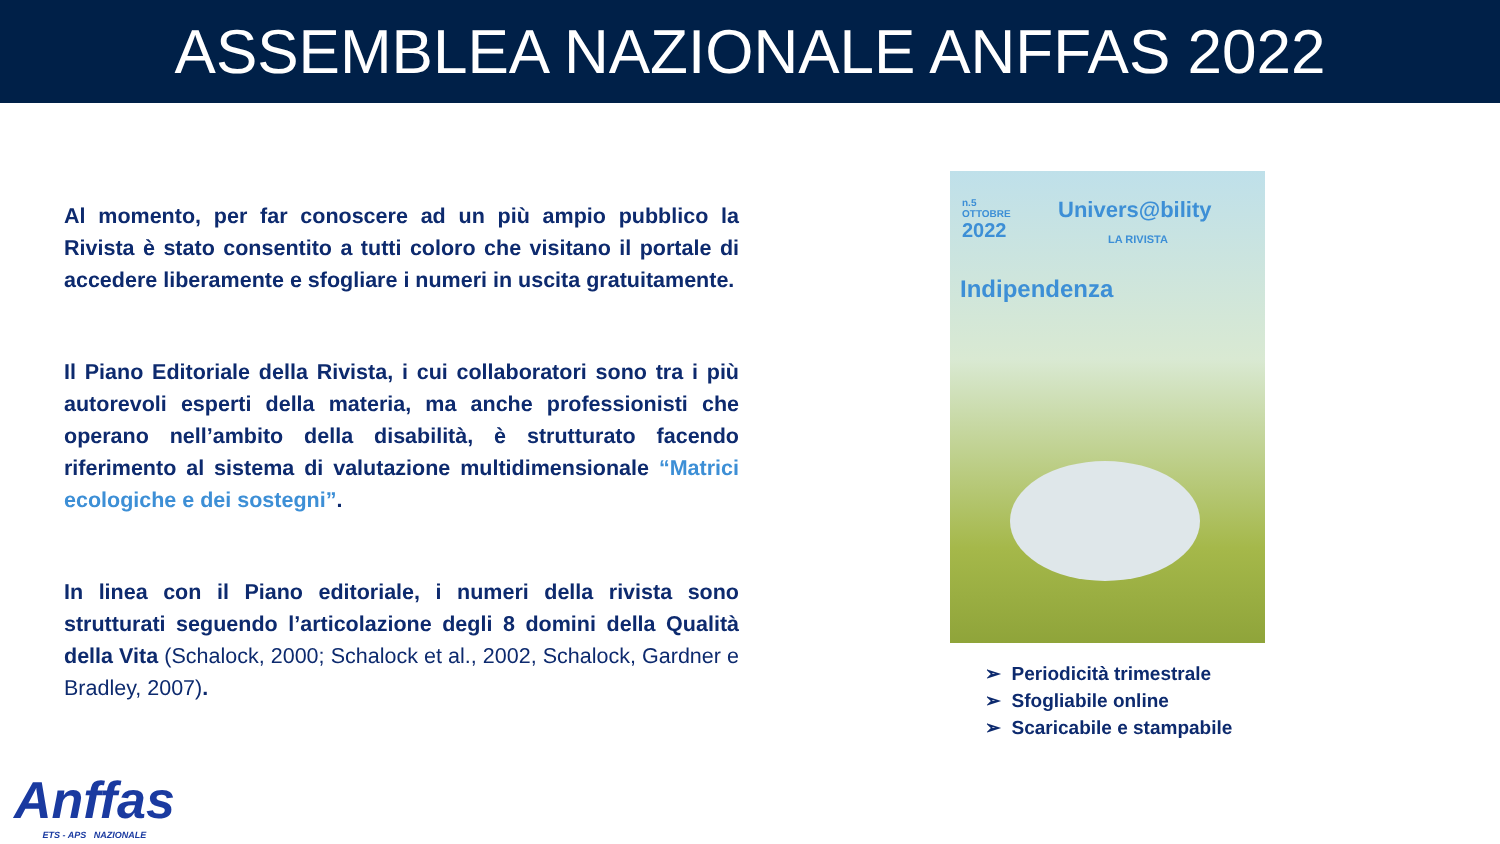ASSEMBLEA NAZIONALE ANFFAS 2022
Al momento, per far conoscere ad un più ampio pubblico la Rivista è stato consentito a tutti coloro che visitano il portale di accedere liberamente e sfogliare i numeri in uscita gratuitamente.
Il Piano Editoriale della Rivista, i cui collaboratori sono tra i più autorevoli esperti della materia, ma anche professionisti che operano nell’ambito della disabilità, è strutturato facendo riferimento al sistema di valutazione multidimensionale “Matrici ecologiche e dei sostegni”.
In linea con il Piano editoriale, i numeri della rivista sono strutturati seguendo l’articolazione degli 8 domini della Qualità della Vita (Schalock, 2000; Schalock et al., 2002, Schalock, Gardner e Bradley, 2007).
n.5
OTTOBRE
2022
Univers@bility
LA RIVISTA
Indipendenza
➢ Periodicità trimestrale
➢ Sfogliabile online
➢ Scaricabile e stampabile
Anffas
ETS - APS NAZIONALE